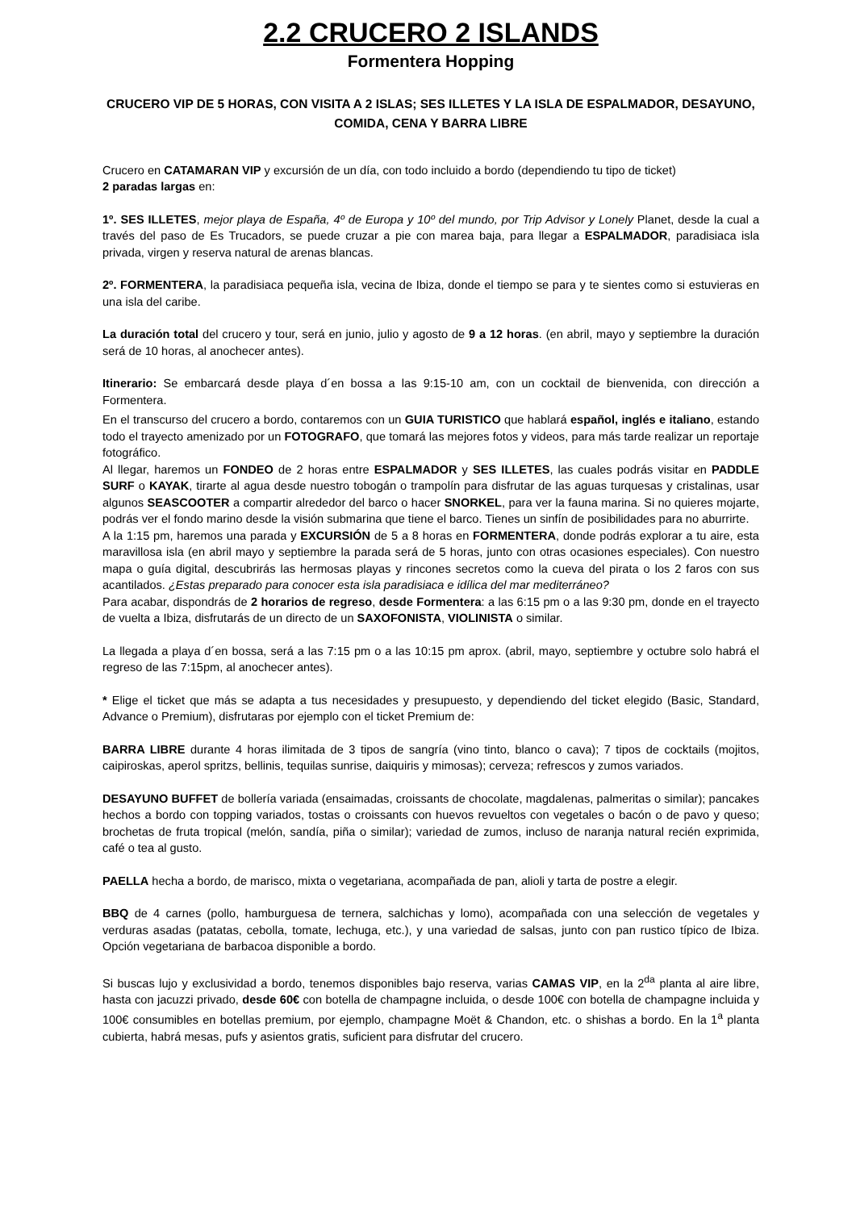2.2 CRUCERO 2 ISLANDS
Formentera Hopping
CRUCERO VIP DE 5 HORAS, CON VISITA A 2 ISLAS; SES ILLETES Y LA ISLA DE ESPALMADOR, DESAYUNO, COMIDA, CENA Y BARRA LIBRE
Crucero en CATAMARAN VIP y excursión de un día, con todo incluido a bordo (dependiendo tu tipo de ticket)
2 paradas largas en:
1º. SES ILLETES, mejor playa de España, 4º de Europa y 10º del mundo, por Trip Advisor y Lonely Planet, desde la cual a través del paso de Es Trucadors, se puede cruzar a pie con marea baja, para llegar a ESPALMADOR, paradisiaca isla privada, virgen y reserva natural de arenas blancas.
2º. FORMENTERA, la paradisiaca pequeña isla, vecina de Ibiza, donde el tiempo se para y te sientes como si estuvieras en una isla del caribe.
La duración total del crucero y tour, será en junio, julio y agosto de 9 a 12 horas. (en abril, mayo y septiembre la duración será de 10 horas, al anochecer antes).
Itinerario: Se embarcará desde playa d´en bossa a las 9:15-10 am, con un cocktail de bienvenida, con dirección a Formentera.
En el transcurso del crucero a bordo, contaremos con un GUIA TURISTICO que hablará español, inglés e italiano, estando todo el trayecto amenizado por un FOTOGRAFO, que tomará las mejores fotos y videos, para más tarde realizar un reportaje fotográfico.
Al llegar, haremos un FONDEO de 2 horas entre ESPALMADOR y SES ILLETES, las cuales podrás visitar en PADDLE SURF o KAYAK, tirarte al agua desde nuestro tobogán o trampolín para disfrutar de las aguas turquesas y cristalinas, usar algunos SEASCOOTER a compartir alrededor del barco o hacer SNORKEL, para ver la fauna marina. Si no quieres mojarte, podrás ver el fondo marino desde la visión submarina que tiene el barco. Tienes un sinfín de posibilidades para no aburrirte.
A la 1:15 pm, haremos una parada y EXCURSIÓN de 5 a 8 horas en FORMENTERA, donde podrás explorar a tu aire, esta maravillosa isla (en abril mayo y septiembre la parada será de 5 horas, junto con otras ocasiones especiales). Con nuestro mapa o guía digital, descubrirás las hermosas playas y rincones secretos como la cueva del pirata o los 2 faros con sus acantilados. ¿Estas preparado para conocer esta isla paradisiaca e idílica del mar mediterráneo?
Para acabar, dispondrás de 2 horarios de regreso, desde Formentera: a las 6:15 pm o a las 9:30 pm, donde en el trayecto de vuelta a Ibiza, disfrutarás de un directo de un SAXOFONISTA, VIOLINISTA o similar.
La llegada a playa d´en bossa, será a las 7:15 pm o a las 10:15 pm aprox. (abril, mayo, septiembre y octubre solo habrá el regreso de las 7:15pm, al anochecer antes).
* Elige el ticket que más se adapta a tus necesidades y presupuesto, y dependiendo del ticket elegido (Basic, Standard, Advance o Premium), disfrutaras por ejemplo con el ticket Premium de:
BARRA LIBRE durante 4 horas ilimitada de 3 tipos de sangría (vino tinto, blanco o cava); 7 tipos de cocktails (mojitos, caipiroskas, aperol spritzs, bellinis, tequilas sunrise, daiquiris y mimosas); cerveza; refrescos y zumos variados.
DESAYUNO BUFFET de bollería variada (ensaimadas, croissants de chocolate, magdalenas, palmeritas o similar); pancakes hechos a bordo con topping variados, tostas o croissants con huevos revueltos con vegetales o bacón o de pavo y queso; brochetas de fruta tropical (melón, sandía, piña o similar); variedad de zumos, incluso de naranja natural recién exprimida, café o tea al gusto.
PAELLA hecha a bordo, de marisco, mixta o vegetariana, acompañada de pan, alioli y tarta de postre a elegir.
BBQ de 4 carnes (pollo, hamburguesa de ternera, salchichas y lomo), acompañada con una selección de vegetales y verduras asadas (patatas, cebolla, tomate, lechuga, etc.), y una variedad de salsas, junto con pan rustico típico de Ibiza. Opción vegetariana de barbacoa disponible a bordo.
Si buscas lujo y exclusividad a bordo, tenemos disponibles bajo reserva, varias CAMAS VIP, en la 2<sup>da</sup> planta al aire libre, hasta con jacuzzi privado, desde 60€ con botella de champagne incluida, o desde 100€ con botella de champagne incluida y 100€ consumibles en botellas premium, por ejemplo, champagne Moët & Chandon, etc. o shishas a bordo. En la 1<sup>a</sup> planta cubierta, habrá mesas, pufs y asientos gratis, suficient para disfrutar del crucero.